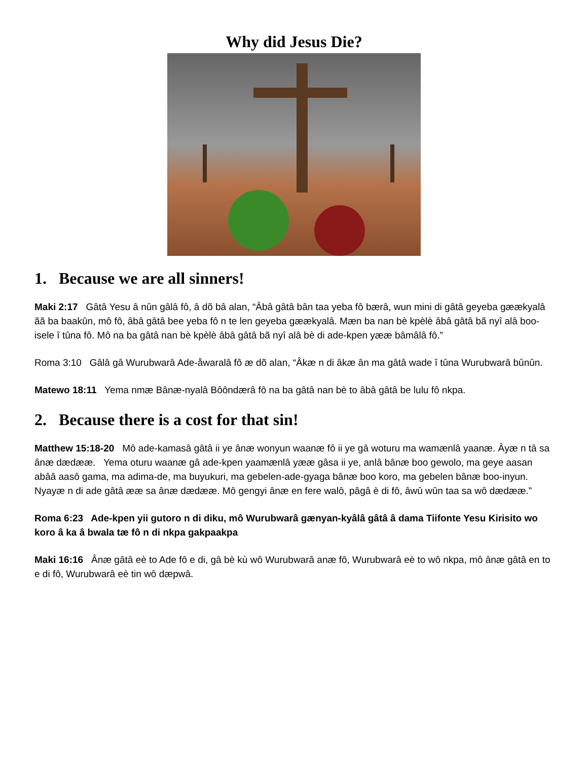Why did Jesus Die?
1. Because we are all sinners!
Maki 2:17 Gâtâ Yesu â nûn gâlâ fô, â dõ bâ alan, “Âbâ gâtâ bân taa yeba fô bærâ, wun mini di gâtâ geyeba gæækyalâ ãã ba baakûn, mô fô, âbâ gâtâ bee yeba fô n te len geyeba gæækyalâ. Mæn ba nan bè kpèlè âbâ gâtâ bã nyî alâ boo-isele î tûna fô. Mô na ba gâtâ nan bè kpèlè âbâ gâtâ bã nyî alâ bè di ade-kpen yææ bâmâlâ fô.”
Roma 3:10 Gâlâ gâ Wurubwarâ Ade-åwaralâ fô æ dõ alan, “Âkæ n di âkæ ân ma gâtâ wade î tûna Wurubwarâ bûnûn.
Matewo 18:11 Yema nmæ Bânæ-nyalâ Bôôndærâ fô na ba gâtâ nan bè to âbâ gâtâ be lulu fô nkpa.
2. Because there is a cost for that sin!
Matthew 15:18-20 Mô ade-kamasâ gâtâ ii ye ânæ wonyun waanæ fô ii ye gâ woturu ma wamænlâ yaanæ. Âyæ n tâ sa ânæ dædææ. Yema oturu waanæ gâ ade-kpen yaamænlâ yææ gâsa ii ye, anlâ bânæ boo gewolo, ma geye aasan abââ aasô gama, ma adima-de, ma buyukuri, ma gebelen-ade-gyaga bânæ boo koro, ma gebelen bânæ boo-inyun. Nyayæ n di ade gâtâ ææ sa ânæ dædææ. Mô gengyi ânæ en fere walô, pâgâ è di fô, âwû wûn taa sa wô dædææ.”
Roma 6:23 Ade-kpen yii gutoro n di diku, mô Wurubwarâ gænyan-kyâlâ gâtâ â dama Tiifonte Yesu Kirisito wo koro â ka â bwala tæ fô n di nkpa gakpaakpa
Maki 16:16 Ânæ gâtâ eè to Ade fô e di, gâ bè kù wô Wurubwarâ anæ fô, Wurubwarâ eè to wô nkpa, mô ânæ gâtâ en to e di fô, Wurubwarâ eè tin wô dæpwâ.